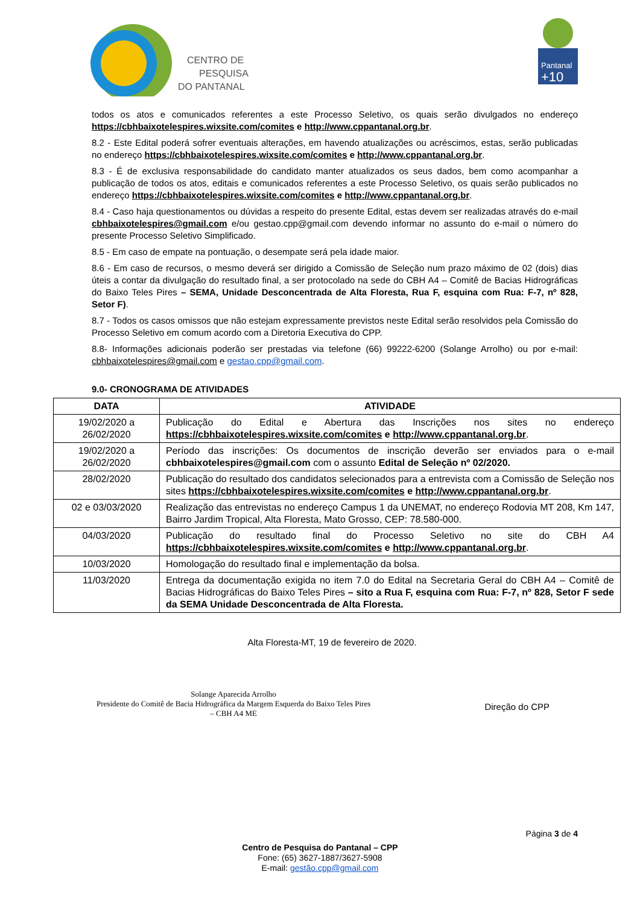CENTRO DE
PESQUISA
DO PANTANAL
Pantanal
+10
todos os atos e comunicados referentes a este Processo Seletivo, os quais serão divulgados no endereço https://cbhbaixotelespires.wixsite.com/comites e http://www.cppantanal.org.br.
8.2 - Este Edital poderá sofrer eventuais alterações, em havendo atualizações ou acréscimos, estas, serão publicadas no endereço https://cbhbaixotelespires.wixsite.com/comites e http://www.cppantanal.org.br.
8.3 - É de exclusiva responsabilidade do candidato manter atualizados os seus dados, bem como acompanhar a publicação de todos os atos, editais e comunicados referentes a este Processo Seletivo, os quais serão publicados no endereço https://cbhbaixotelespires.wixsite.com/comites e http://www.cppantanal.org.br.
8.4 - Caso haja questionamentos ou dúvidas a respeito do presente Edital, estas devem ser realizadas através do e-mail cbhbaixotelespires@gmail.com e/ou gestao.cpp@gmail.com devendo informar no assunto do e-mail o número do presente Processo Seletivo Simplificado.
8.5 - Em caso de empate na pontuação, o desempate será pela idade maior.
8.6 - Em caso de recursos, o mesmo deverá ser dirigido a Comissão de Seleção num prazo máximo de 02 (dois) dias úteis a contar da divulgação do resultado final, a ser protocolado na sede do CBH A4 – Comitê de Bacias Hidrográficas do Baixo Teles Pires – SEMA, Unidade Desconcentrada de Alta Floresta, Rua F, esquina com Rua: F-7, nº 828, Setor F).
8.7 - Todos os casos omissos que não estejam expressamente previstos neste Edital serão resolvidos pela Comissão do Processo Seletivo em comum acordo com a Diretoria Executiva do CPP.
8.8- Informações adicionais poderão ser prestadas via telefone (66) 99222-6200 (Solange Arrolho) ou por e-mail: cbhbaixotelespires@gmail.com e gestao.cpp@gmail.com.
9.0- CRONOGRAMA DE ATIVIDADES
| DATA | ATIVIDADE |
| --- | --- |
| 19/02/2020 a 26/02/2020 | Publicação do Edital e Abertura das Inscrições nos sites no endereço https://cbhbaixotelespires.wixsite.com/comites e http://www.cppantanal.org.br . |
| 19/02/2020 a 26/02/2020 | Período das inscrições: Os documentos de inscrição deverão ser enviados para o e-mail cbhbaixotelespires@gmail.com com o assunto Edital de Seleção nº 02/2020. |
| 28/02/2020 | Publicação do resultado dos candidatos selecionados para a entrevista com a Comissão de Seleção nos sites https://cbhbaixotelespires.wixsite.com/comites e http://www.cppantanal.org.br . |
| 02 e 03/03/2020 | Realização das entrevistas no endereço Campus 1 da UNEMAT, no endereço Rodovia MT 208, Km 147, Bairro Jardim Tropical, Alta Floresta, Mato Grosso, CEP: 78.580-000. |
| 04/03/2020 | Publicação do resultado final do Processo Seletivo no site do CBH A4 https://cbhbaixotelespires.wixsite.com/comites e http://www.cppantanal.org.br . |
| 10/03/2020 | Homologação do resultado final e implementação da bolsa. |
| 11/03/2020 | Entrega da documentação exigida no item 7.0 do Edital na Secretaria Geral do CBH A4 – Comitê de Bacias Hidrográficas do Baixo Teles Pires – sito a Rua F, esquina com Rua: F-7, nº 828, Setor F sede da SEMA Unidade Desconcentrada de Alta Floresta. |
Alta Floresta-MT, 19 de fevereiro de 2020.
Solange Aparecida Arrolho
Presidente do Comitê de Bacia Hidrográfica da Margem Esquerda do Baixo Teles Pires
– CBH A4 ME
Direção do CPP
Página 3 de 4
Centro de Pesquisa do Pantanal – CPP
Fone: (65) 3627-1887/3627-5908
E-mail: gestão.cpp@gmail.com